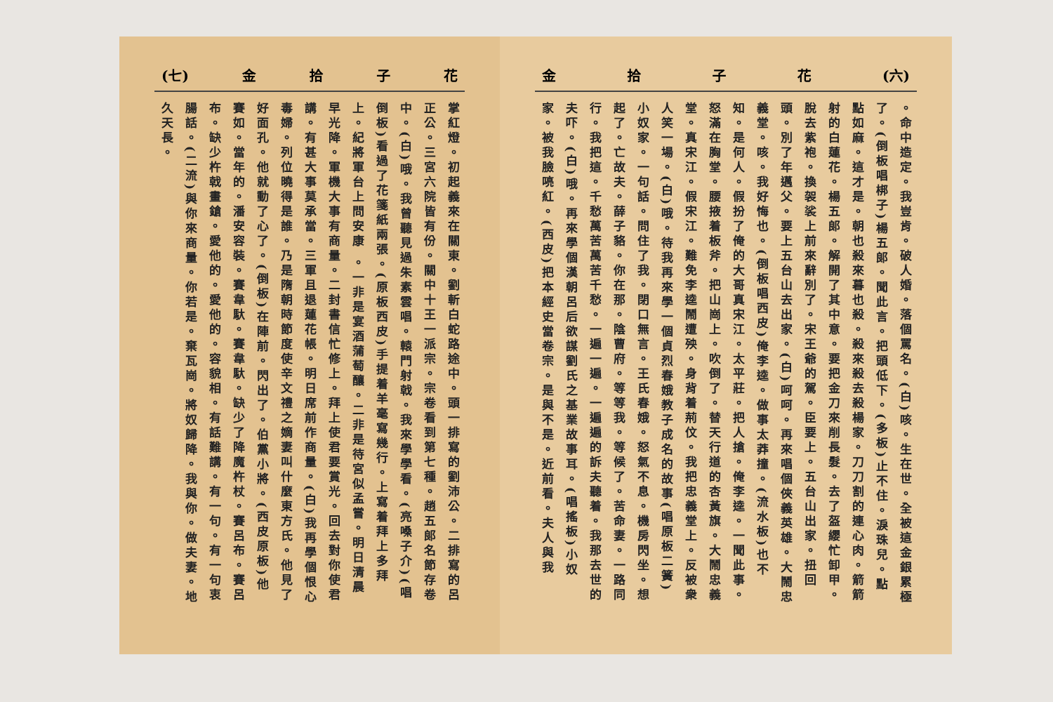(七) 金拾子花
掌紅燈。初起義來在關東。劉斬白蛇路途中。頭一排寫的劉沛公。二排寫的呂正公。三宮六院皆有份。關中十王一派宗。宗卷看到第七種。趙五郎名節存卷中。(白)哦。我曾聽見過朱素雲唱。轅門射戟。我來學學看。(亮嗓子介)(唱倒板)看過了花箋紙兩張。(原板西皮)手提着羊毫寫幾行。上寫着拜上多拜上。紀將軍台上問安康 。一非是宴酒蒲萄釀。二非是待宮似孟嘗。明日清晨早光降。軍機大事有商量。二封書信忙修上。拜上使君要賞光。回去對你使君講。有甚大事莫承當。三軍且退蓮花帳。明日席前作商量。(白)我再學個恨心毒婦。列位曉得是誰。乃是隋朝時節度使辛文禮之嫡妻叫什麼東方氏。他見了好面孔。他就動了心了。(倒板)在陣前。閃出了。伯黨小將。(西皮原板)他賽如。當年的。潘安容裝。賽韋馱。賽韋馱。缺少了降魔杵杖。賽呂布。賽呂布。缺少杵戟畫鎗。愛他的。愛他的。容貌相。有話難講。有一句。有一句衷腸話。(二流)與你來商量。你若是。棄瓦崗。將奴歸降。我與你。做夫妻。地久天長。
金拾子花 (六)
。命中造定。我豈肯。破人婚。落個罵名。(白)咳。生在世。全被這金銀累極了。(倒板唱梆子)楊五郎。聞此言。把頭低下。(多板)止不住。淚珠兒。點點如麻。這才是。朝也殺來暮也殺。殺來殺去殺楊家。刀刀割的連心肉。箭箭射的白蓮花。楊五郎。解開了其中意。要把金刀來削長髮。去了盔纓忙卸甲。脫去紫袍。換袈裟上前來辭別了。宋王爺的駕。臣要上。五台山出家。扭回頭。別了年邁父。要上五台山去出家。(白)呵呵。再來唱個俠義英雄。大鬧忠義堂。咳。我好悔也。(倒板唱西皮)俺李逵。做事太莽撞。(流水板)也不知。是何人。假扮了俺的大哥真宋江。太平莊。把人搶。俺李逵。一聞此事。怒滿在胸堂。腰掖着板斧。把山崗上。吹倒了。替天行道的杏黃旗。大鬧忠義堂。真宋江。假宋江。難免李逵鬧遭殃。身背着荊伩。我把忠義堂上。反被衆人笑一場。(白)哦。待我再來學一個貞烈春娥教子成名的故事(唱原板二簧)小奴家。一句話。問住了我。閉口無言。王氏春娥。怒氣不息。機房閃坐。想起了。亡故夫。薛子貉。你在那。陰曹府。等等我。等候了。苦命妻。一路同行。我把這。千愁萬苦萬苦千愁。一遍一遍。一遍遍的訴夫聽着。我那去世的夫吓。(白)哦。再來學個漢朝呂后欲謀劉氏之基業故事耳。(唱搖板)小奴家。被我臉喨紅。(西皮)把本經史當卷宗。是與不是。近前看。夫人與我